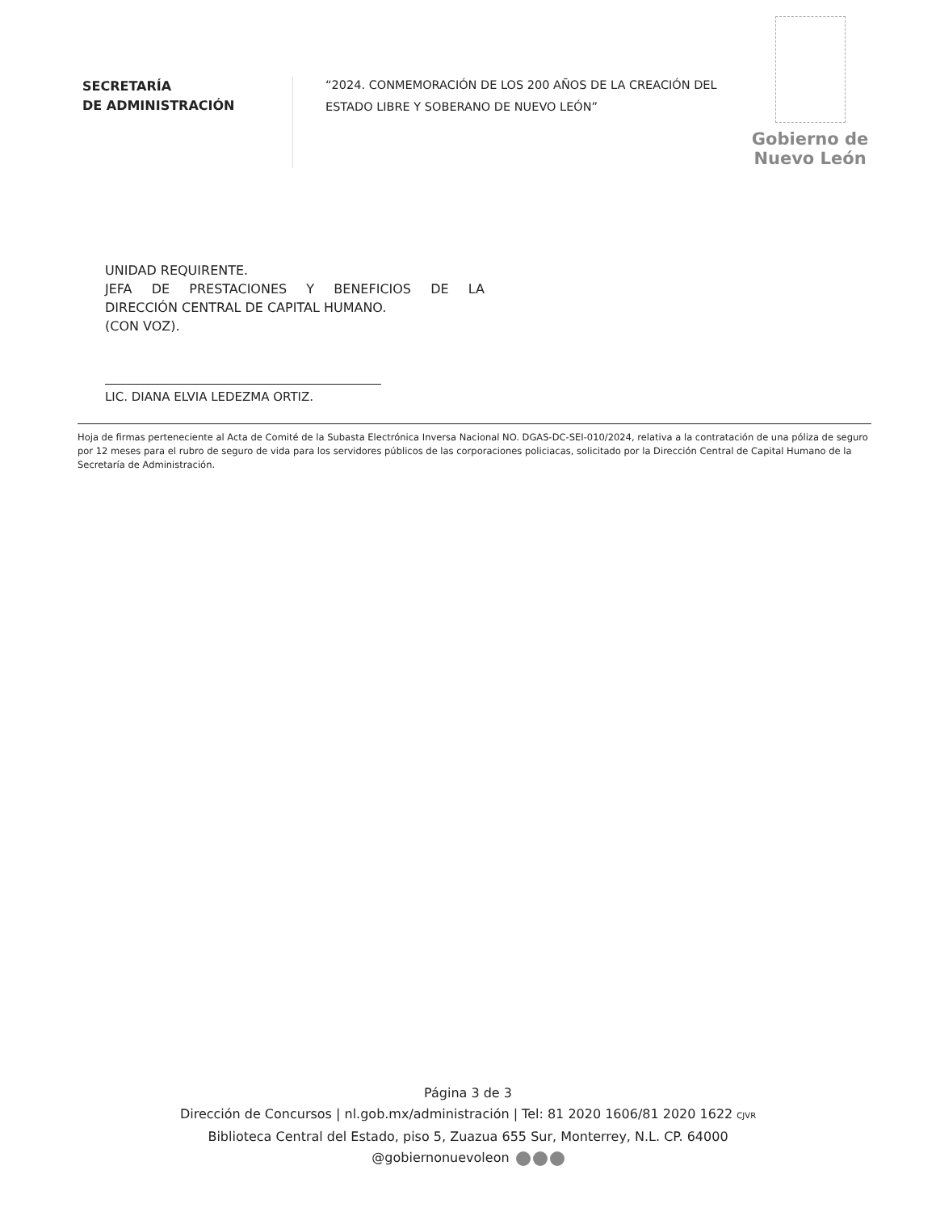SECRETARÍA
DE ADMINISTRACIÓN
“2024. CONMEMORACIÓN DE LOS 200 AÑOS DE LA CREACIÓN DEL ESTADO LIBRE Y SOBERANO DE NUEVO LEÓN”
Gobierno de
Nuevo León
UNIDAD REQUIRENTE.
JEFA DE PRESTACIONES Y BENEFICIOS DE LA
DIRECCIÓN CENTRAL DE CAPITAL HUMANO.
(CON VOZ).
LIC. DIANA ELVIA LEDEZMA ORTIZ.
Hoja de firmas perteneciente al Acta de Comité de la Subasta Electrónica Inversa Nacional NO. DGAS-DC-SEI-010/2024, relativa a la contratación de una póliza de seguro por 12 meses para el rubro de seguro de vida para los servidores públicos de las corporaciones policiacas, solicitado por la Dirección Central de Capital Humano de la Secretaría de Administración.
Página 3 de 3
Dirección de Concursos | nl.gob.mx/administración | Tel: 81 2020 1606/81 2020 1622 CJVR
Biblioteca Central del Estado, piso 5, Zuazua 655 Sur, Monterrey, N.L. CP. 64000
@gobiernonuevoleon